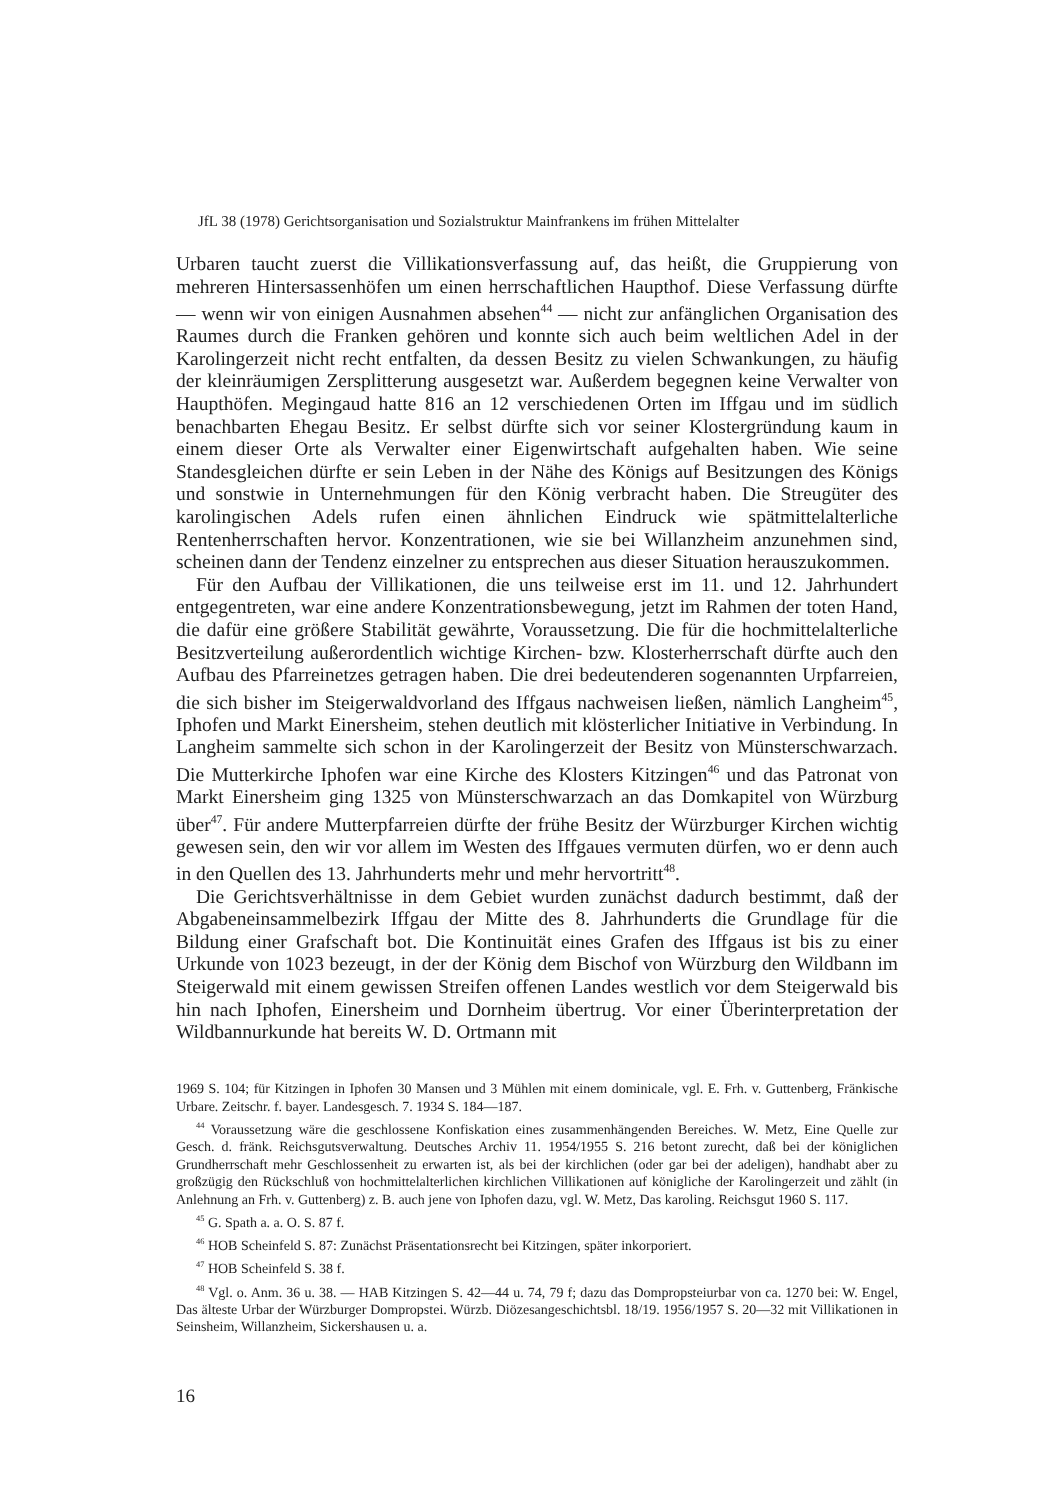JfL 38 (1978) Gerichtsorganisation und Sozialstruktur Mainfrankens im frühen Mittelalter
Urbaren taucht zuerst die Villikationsverfassung auf, das heißt, die Gruppierung von mehreren Hintersassenhöfen um einen herrschaftlichen Haupthof. Diese Verfassung dürfte — wenn wir von einigen Ausnahmen absehen<sup>44</sup> — nicht zur anfänglichen Organisation des Raumes durch die Franken gehören und konnte sich auch beim weltlichen Adel in der Karolingerzeit nicht recht entfalten, da dessen Besitz zu vielen Schwankungen, zu häufig der kleinräumigen Zersplitterung ausgesetzt war. Außerdem begegnen keine Verwalter von Haupthöfen. Megingaud hatte 816 an 12 verschiedenen Orten im Iffgau und im südlich benachbarten Ehegau Besitz. Er selbst dürfte sich vor seiner Klostergründung kaum in einem dieser Orte als Verwalter einer Eigenwirtschaft aufgehalten haben. Wie seine Standesgleichen dürfte er sein Leben in der Nähe des Königs auf Besitzungen des Königs und sonstwie in Unternehmungen für den König verbracht haben. Die Streugüter des karolingischen Adels rufen einen ähnlichen Eindruck wie spätmittelalterliche Rentenherrschaften hervor. Konzentrationen, wie sie bei Willanzheim anzunehmen sind, scheinen dann der Tendenz einzelner zu entsprechen aus dieser Situation herauszukommen.
Für den Aufbau der Villikationen, die uns teilweise erst im 11. und 12. Jahrhundert entgegentreten, war eine andere Konzentrationsbewegung, jetzt im Rahmen der toten Hand, die dafür eine größere Stabilität gewährte, Voraussetzung. Die für die hochmittelalterliche Besitzverteilung außerordentlich wichtige Kirchen- bzw. Klosterherrschaft dürfte auch den Aufbau des Pfarreinetzes getragen haben. Die drei bedeutenderen sogenannten Urpfarreien, die sich bisher im Steigerwaldvorland des Iffgaus nachweisen ließen, nämlich Langheim<sup>45</sup>, Iphofen und Markt Einersheim, stehen deutlich mit klösterlicher Initiative in Verbindung. In Langheim sammelte sich schon in der Karolingerzeit der Besitz von Münsterschwarzach. Die Mutterkirche Iphofen war eine Kirche des Klosters Kitzingen<sup>46</sup> und das Patronat von Markt Einersheim ging 1325 von Münsterschwarzach an das Domkapitel von Würzburg über<sup>47</sup>. Für andere Mutterpfarreien dürfte der frühe Besitz der Würzburger Kirchen wichtig gewesen sein, den wir vor allem im Westen des Iffgaues vermuten dürfen, wo er denn auch in den Quellen des 13. Jahrhunderts mehr und mehr hervortritt<sup>48</sup>.
Die Gerichtsverhältnisse in dem Gebiet wurden zunächst dadurch bestimmt, daß der Abgabeneinsammelbezirk Iffgau der Mitte des 8. Jahrhunderts die Grundlage für die Bildung einer Grafschaft bot. Die Kontinuität eines Grafen des Iffgaus ist bis zu einer Urkunde von 1023 bezeugt, in der der König dem Bischof von Würzburg den Wildbann im Steigerwald mit einem gewissen Streifen offenen Landes westlich vor dem Steigerwald bis hin nach Iphofen, Einersheim und Dornheim übertrug. Vor einer Überinterpretation der Wildbannurkunde hat bereits W. D. Ortmann mit
1969 S. 104; für Kitzingen in Iphofen 30 Mansen und 3 Mühlen mit einem dominicale, vgl. E. Frh. v. Guttenberg, Fränkische Urbare. Zeitschr. f. bayer. Landesgesch. 7. 1934 S. 184—187.
<sup>44</sup> Voraussetzung wäre die geschlossene Konfiskation eines zusammenhängenden Bereiches. W. Metz, Eine Quelle zur Gesch. d. fränk. Reichsgutsverwaltung. Deutsches Archiv 11. 1954/1955 S. 216 betont zurecht, daß bei der königlichen Grundherrschaft mehr Geschlossenheit zu erwarten ist, als bei der kirchlichen (oder gar bei der adeligen), handhabt aber zu großzügig den Rückschluß von hochmittelalterlichen kirchlichen Villikationen auf königliche der Karolingerzeit und zählt (in Anlehnung an Frh. v. Guttenberg) z. B. auch jene von Iphofen dazu, vgl. W. Metz, Das karoling. Reichsgut 1960 S. 117.
<sup>45</sup> G. Spath a. a. O. S. 87 f.
<sup>46</sup> HOB Scheinfeld S. 87: Zunächst Präsentationsrecht bei Kitzingen, später inkorporiert.
<sup>47</sup> HOB Scheinfeld S. 38 f.
<sup>48</sup> Vgl. o. Anm. 36 u. 38. — HAB Kitzingen S. 42—44 u. 74, 79 f; dazu das Dompropsteiurbar von ca. 1270 bei: W. Engel, Das älteste Urbar der Würzburger Dompropstei. Würzb. Diözesangeschichtsbl. 18/19. 1956/1957 S. 20—32 mit Villikationen in Seinsheim, Willanzheim, Sickershausen u. a.
16